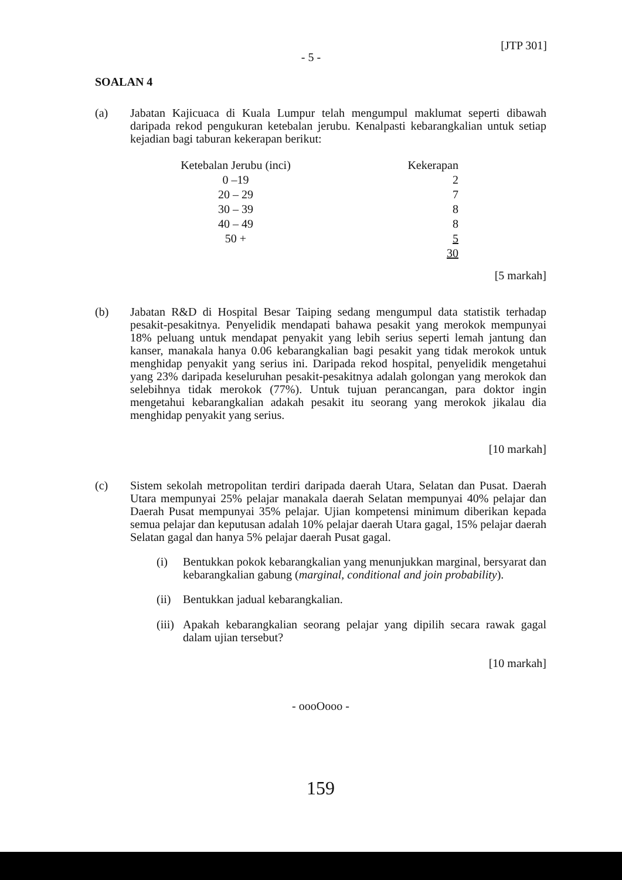[JTP 301]
- 5 -
SOALAN 4
(a)
Jabatan Kajicuaca di Kuala Lumpur telah mengumpul maklumat seperti dibawah daripada rekod pengukuran ketebalan jerubu. Kenalpasti kebarangkalian untuk setiap kejadian bagi taburan kekerapan berikut:
| Ketebalan Jerubu (inci) | Kekerapan |
| 0 –19 | 2 |
| 20 – 29 | 7 |
| 30 – 39 | 8 |
| 40 – 49 | 8 |
| 50 + | 5 |
| | 30 |
[5 markah]
(b)
Jabatan R&D di Hospital Besar Taiping sedang mengumpul data statistik terhadap pesakit-pesakitnya. Penyelidik mendapati bahawa pesakit yang merokok mempunyai 18% peluang untuk mendapat penyakit yang lebih serius seperti lemah jantung dan kanser, manakala hanya 0.06 kebarangkalian bagi pesakit yang tidak merokok untuk menghidap penyakit yang serius ini. Daripada rekod hospital, penyelidik mengetahui yang 23% daripada keseluruhan pesakit-pesakitnya adalah golongan yang merokok dan selebihnya tidak merokok (77%). Untuk tujuan perancangan, para doktor ingin mengetahui kebarangkalian adakah pesakit itu seorang yang merokok jikalau dia menghidap penyakit yang serius.
[10 markah]
(c)
Sistem sekolah metropolitan terdiri daripada daerah Utara, Selatan dan Pusat. Daerah Utara mempunyai 25% pelajar manakala daerah Selatan mempunyai 40% pelajar dan Daerah Pusat mempunyai 35% pelajar. Ujian kompetensi minimum diberikan kepada semua pelajar dan keputusan adalah 10% pelajar daerah Utara gagal, 15% pelajar daerah Selatan gagal dan hanya 5% pelajar daerah Pusat gagal.
(i)
Bentukkan pokok kebarangkalian yang menunjukkan marginal, bersyarat dan kebarangkalian gabung (marginal, conditional and join probability).
(ii)
Bentukkan jadual kebarangkalian.
(iii)
Apakah kebarangkalian seorang pelajar yang dipilih secara rawak gagal dalam ujian tersebut?
[10 markah]
- oooOooo -
159